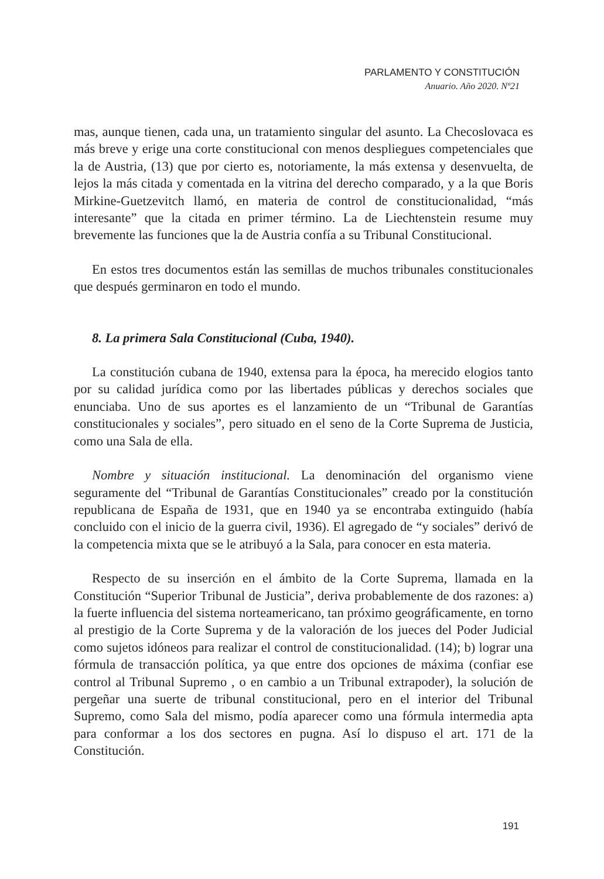PARLAMENTO Y CONSTITUCIÓN
Anuario. Año 2020. Nº21
mas, aunque tienen, cada una, un tratamiento singular del asunto. La Checoslovaca es más breve y erige una corte constitucional con menos despliegues competenciales que la de Austria, (13) que por cierto es, notoriamente, la más extensa y desenvuelta, de lejos la más citada y comentada en la vitrina del derecho comparado, y a la que Boris Mirkine-Guetzevitch llamó, en materia de control de constitucionalidad, “más interesante” que la citada en primer término. La de Liechtenstein resume muy brevemente las funciones que la de Austria confía a su Tribunal Constitucional.
En estos tres documentos están las semillas de muchos tribunales constitucionales que después germinaron en todo el mundo.
8. La primera Sala Constitucional (Cuba, 1940).
La constitución cubana de 1940, extensa para la época, ha merecido elogios tanto por su calidad jurídica como por las libertades públicas y derechos sociales que enunciaba. Uno de sus aportes es el lanzamiento de un “Tribunal de Garantías constitucionales y sociales”, pero situado en el seno de la Corte Suprema de Justicia, como una Sala de ella.
Nombre y situación institucional. La denominación del organismo viene seguramente del “Tribunal de Garantías Constitucionales” creado por la constitución republicana de España de 1931, que en 1940 ya se encontraba extinguido (había concluido con el inicio de la guerra civil, 1936). El agregado de “y sociales” derivó de la competencia mixta que se le atribuyó a la Sala, para conocer en esta materia.
Respecto de su inserción en el ámbito de la Corte Suprema, llamada en la Constitución “Superior Tribunal de Justicia”, deriva probablemente de dos razones: a) la fuerte influencia del sistema norteamericano, tan próximo geográficamente, en torno al prestigio de la Corte Suprema y de la valoración de los jueces del Poder Judicial como sujetos idóneos para realizar el control de constitucionalidad. (14); b) lograr una fórmula de transacción política, ya que entre dos opciones de máxima (confiar ese control al Tribunal Supremo , o en cambio a un Tribunal extrapoder), la solución de pergeñar una suerte de tribunal constitucional, pero en el interior del Tribunal Supremo, como Sala del mismo, podía aparecer como una fórmula intermedia apta para conformar a los dos sectores en pugna. Así lo dispuso el art. 171 de la Constitución.
191